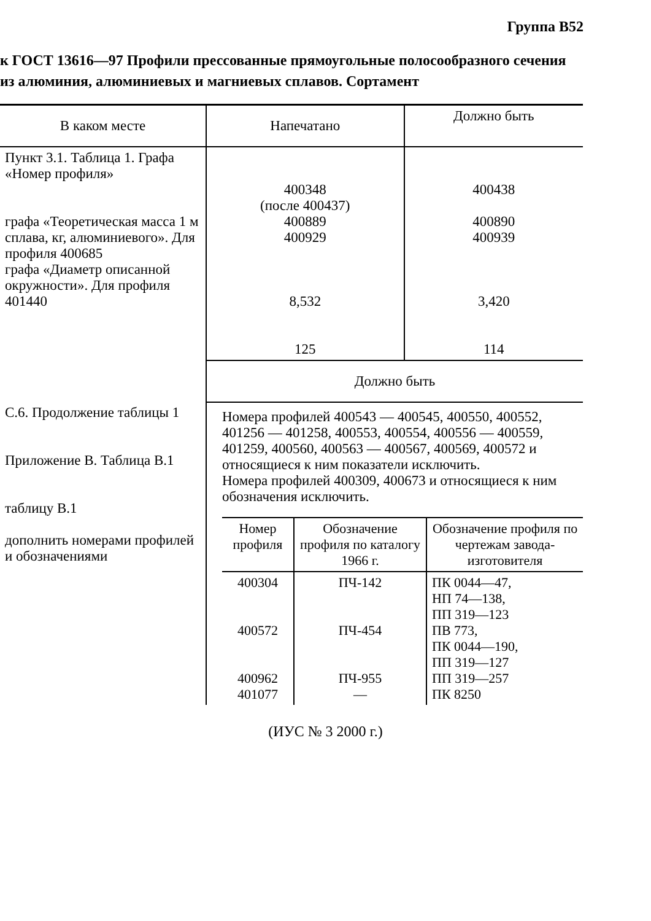Группа В52
к ГОСТ 13616—97 Профили прессованные прямоугольные полосообразного сечения из алюминия, алюминиевых и магниевых сплавов. Сортамент
| В каком месте | Напечатано | Должно быть |
| --- | --- | --- |
| Пункт 3.1. Таблица 1. Графа «Номер профиля» графа «Теоретическая масса 1 м сплава, кг, алюминиевого». Для профиля 400685 графа «Диаметр описанной окружности». Для профиля 401440 | 400348 (после 400437) 400889 400929 8,532 125 | 400438 400890 400939 3,420 114 |
| | Должно быть | |
| С.6. Продолжение таблицы 1 Приложение В. Таблица В.1 таблицу В.1 дополнить номерами профилей и обозначениями | Номера профилей 400543 — 400545, 400550, 400552, 401256 — 401258, 400553, 400554, 400556 — 400559, 401259, 400560, 400563 — 400567, 400569, 400572 и относящиеся к ним показатели исключить. Номера профилей 400309, 400673 и относящиеся к ним обозначения исключить. / Номер профиля / Обозначение профиля по каталогу 1966 г. / Обозначение профиля по чертежам завода-изготовителя / / --- / --- / --- / / 400304 400572 400962 401077 / ПЧ-142 ПЧ-454 ПЧ-955 — / ПК 0044—47, НП 74—138, ПП 319—123 ПВ 773, ПК 0044—190, ПП 319—127 ПП 319—257 ПК 8250 / | |
(ИУС № 3 2000 г.)